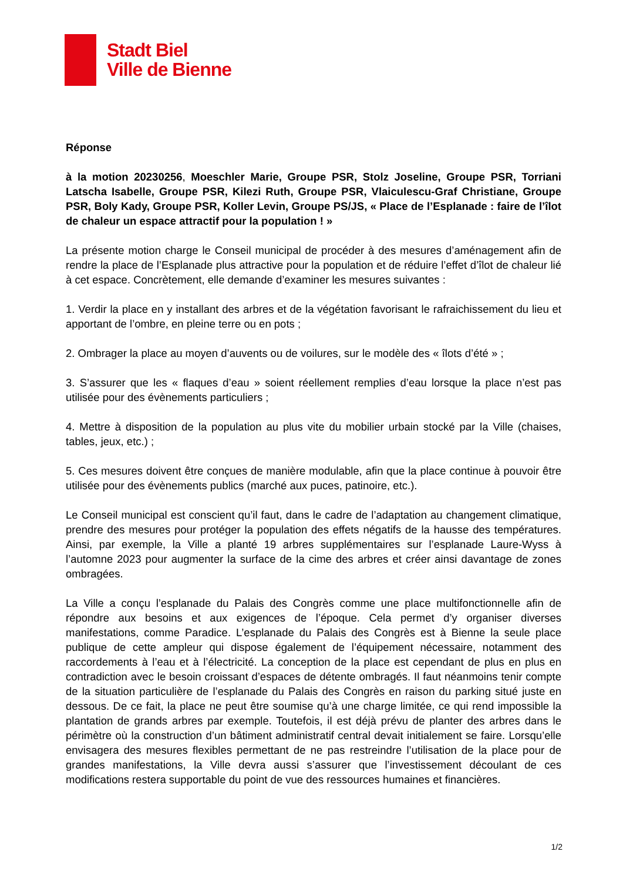Stadt Biel
Ville de Bienne
Réponse
à la motion 20230256, Moeschler Marie, Groupe PSR, Stolz Joseline, Groupe PSR, Torriani Latscha Isabelle, Groupe PSR, Kilezi Ruth, Groupe PSR, Vlaiculescu-Graf Christiane, Groupe PSR, Boly Kady, Groupe PSR, Koller Levin, Groupe PS/JS, « Place de l’Esplanade : faire de l’îlot de chaleur un espace attractif pour la population ! »
La présente motion charge le Conseil municipal de procéder à des mesures d’aménagement afin de rendre la place de l’Esplanade plus attractive pour la population et de réduire l’effet d’îlot de chaleur lié à cet espace. Concrètement, elle demande d’examiner les mesures suivantes :
1. Verdir la place en y installant des arbres et de la végétation favorisant le rafraichissement du lieu et apportant de l’ombre, en pleine terre ou en pots ;
2. Ombrager la place au moyen d’auvents ou de voilures, sur le modèle des « îlots d’été » ;
3. S’assurer que les « flaques d’eau » soient réellement remplies d’eau lorsque la place n’est pas utilisée pour des évènements particuliers ;
4. Mettre à disposition de la population au plus vite du mobilier urbain stocké par la Ville (chaises, tables, jeux, etc.) ;
5. Ces mesures doivent être conçues de manière modulable, afin que la place continue à pouvoir être utilisée pour des évènements publics (marché aux puces, patinoire, etc.).
Le Conseil municipal est conscient qu’il faut, dans le cadre de l’adaptation au changement climatique, prendre des mesures pour protéger la population des effets négatifs de la hausse des températures. Ainsi, par exemple, la Ville a planté 19 arbres supplémentaires sur l’esplanade Laure-Wyss à l’automne 2023 pour augmenter la surface de la cime des arbres et créer ainsi davantage de zones ombragées.
La Ville a conçu l’esplanade du Palais des Congrès comme une place multifonctionnelle afin de répondre aux besoins et aux exigences de l’époque. Cela permet d’y organiser diverses manifestations, comme Paradice. L’esplanade du Palais des Congrès est à Bienne la seule place publique de cette ampleur qui dispose également de l’équipement nécessaire, notamment des raccordements à l’eau et à l’électricité. La conception de la place est cependant de plus en plus en contradiction avec le besoin croissant d’espaces de détente ombragés. Il faut néanmoins tenir compte de la situation particulière de l’esplanade du Palais des Congrès en raison du parking situé juste en dessous. De ce fait, la place ne peut être soumise qu’à une charge limitée, ce qui rend impossible la plantation de grands arbres par exemple. Toutefois, il est déjà prévu de planter des arbres dans le périmètre où la construction d’un bâtiment administratif central devait initialement se faire. Lorsqu’elle envisagera des mesures flexibles permettant de ne pas restreindre l’utilisation de la place pour de grandes manifestations, la Ville devra aussi s’assurer que l’investissement découlant de ces modifications restera supportable du point de vue des ressources humaines et financières.
1/2